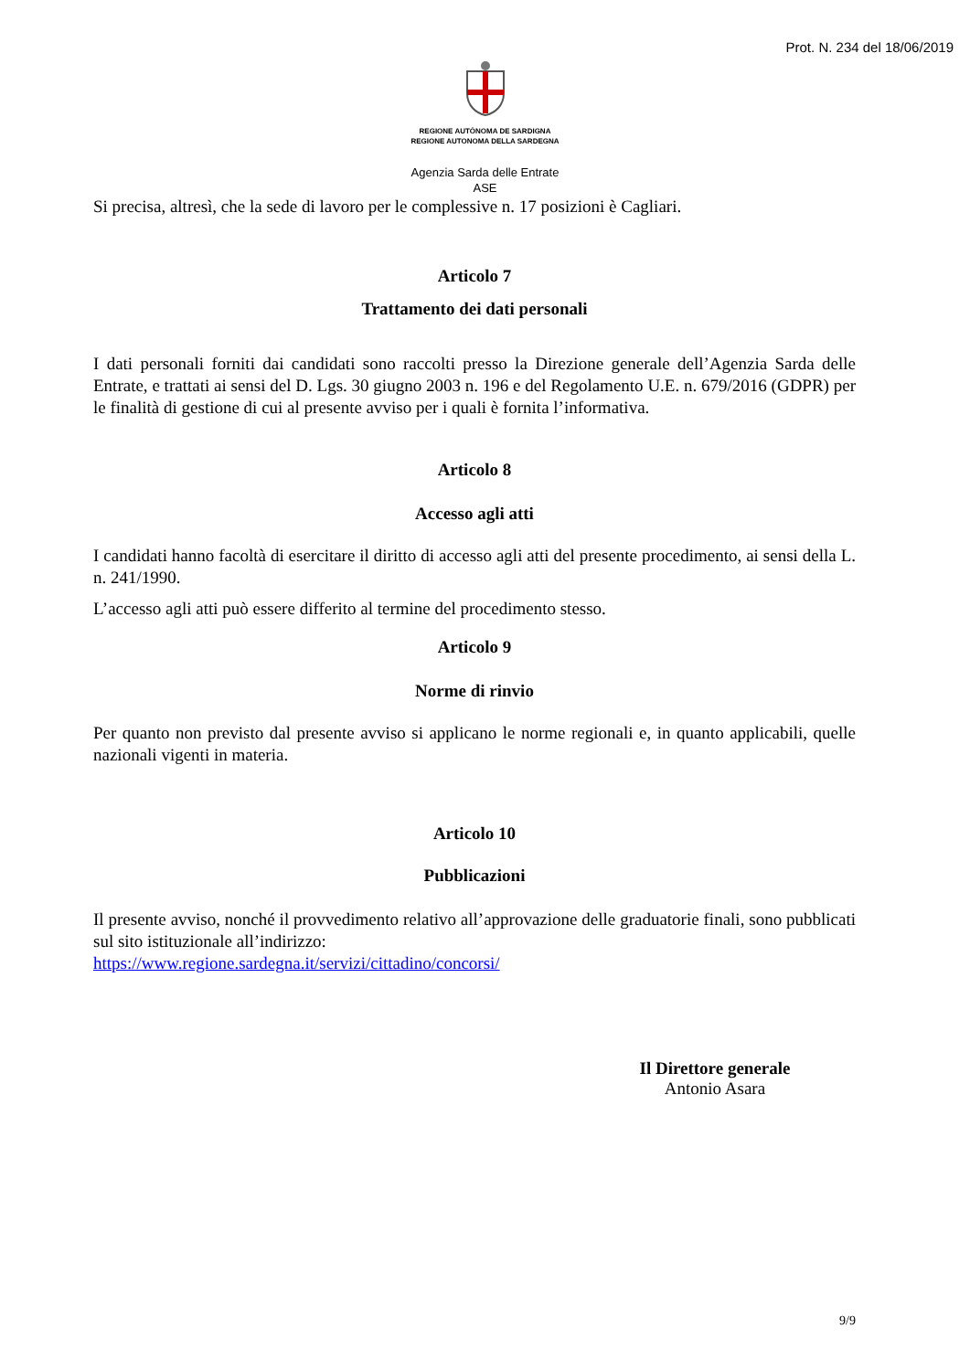Prot. N. 234 del 18/06/2019
REGIONE AUTÒNOMA DE SARDIGNA
REGIONE AUTONOMA DELLA SARDEGNA
Agenzia Sarda delle Entrate
ASE
Si precisa, altresì, che la sede di lavoro per le complessive n. 17 posizioni è Cagliari.
Articolo 7
Trattamento dei dati personali
I dati personali forniti dai candidati sono raccolti presso la Direzione generale dell’Agenzia Sarda delle Entrate, e trattati ai sensi del D. Lgs. 30 giugno 2003 n. 196 e del Regolamento U.E. n. 679/2016 (GDPR) per le finalità di gestione di cui al presente avviso per i quali è fornita l’informativa.
Articolo 8
Accesso agli atti
I candidati hanno facoltà di esercitare il diritto di accesso agli atti del presente procedimento, ai sensi della L. n. 241/1990.
L’accesso agli atti può essere differito al termine del procedimento stesso.
Articolo 9
Norme di rinvio
Per quanto non previsto dal presente avviso si applicano le norme regionali e, in quanto applicabili, quelle nazionali vigenti in materia.
Articolo 10
Pubblicazioni
Il presente avviso, nonché il provvedimento relativo all’approvazione delle graduatorie finali, sono pubblicati sul sito istituzionale all’indirizzo:
https://www.regione.sardegna.it/servizi/cittadino/concorsi/
Il Direttore generale
Antonio Asara
9/9